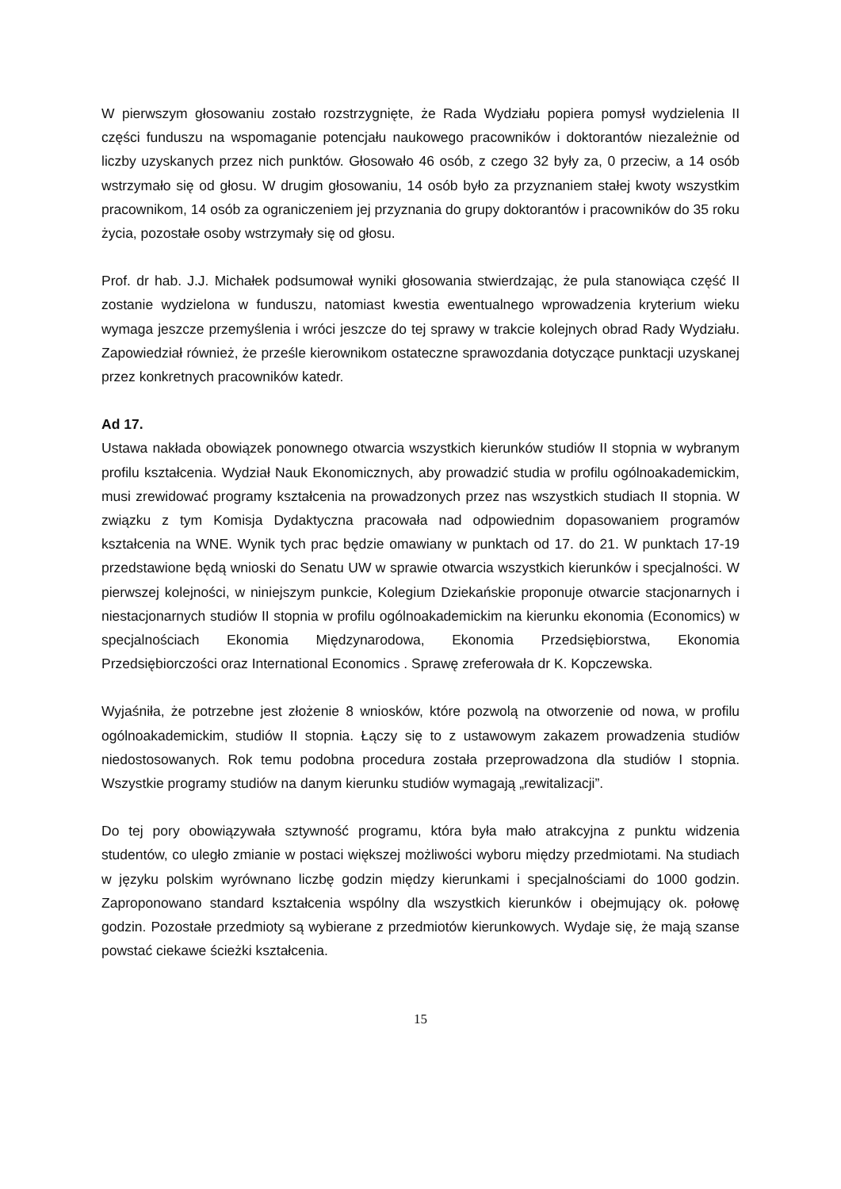W pierwszym głosowaniu zostało rozstrzygnięte, że Rada Wydziału popiera pomysł wydzielenia II części funduszu na wspomaganie potencjału naukowego pracowników i doktorantów niezależnie od liczby uzyskanych przez nich punktów. Głosowało 46 osób, z czego 32 były za, 0 przeciw, a 14 osób wstrzymało się od głosu. W drugim głosowaniu, 14 osób było za przyznaniem stałej kwoty wszystkim pracownikom, 14 osób za ograniczeniem jej przyznania do grupy doktorantów i pracowników do 35 roku życia, pozostałe osoby wstrzymały się od głosu.
Prof. dr hab. J.J. Michałek podsumował wyniki głosowania stwierdzając, że pula stanowiąca część II zostanie wydzielona w funduszu, natomiast kwestia ewentualnego wprowadzenia kryterium wieku wymaga jeszcze przemyślenia i wróci jeszcze do tej sprawy w trakcie kolejnych obrad Rady Wydziału. Zapowiedział również, że prześle kierownikom ostateczne sprawozdania dotyczące punktacji uzyskanej przez konkretnych pracowników katedr.
Ad 17.
Ustawa nakłada obowiązek ponownego otwarcia wszystkich kierunków studiów II stopnia w wybranym profilu kształcenia. Wydział Nauk Ekonomicznych, aby prowadzić studia w profilu ogólnoakademickim, musi zrewidować programy kształcenia na prowadzonych przez nas wszystkich studiach II stopnia. W związku z tym Komisja Dydaktyczna pracowała nad odpowiednim dopasowaniem programów kształcenia na WNE. Wynik tych prac będzie omawiany w punktach od 17. do 21. W punktach 17-19 przedstawione będą wnioski do Senatu UW w sprawie otwarcia wszystkich kierunków i specjalności. W pierwszej kolejności, w niniejszym punkcie, Kolegium Dziekańskie proponuje otwarcie stacjonarnych i niestacjonarnych studiów II stopnia w profilu ogólnoakademickim na kierunku ekonomia (Economics) w specjalnościach Ekonomia Międzynarodowa, Ekonomia Przedsiębiorstwa, Ekonomia Przedsiębiorczości oraz International Economics . Sprawę zreferowała dr K. Kopczewska.
Wyjaśniła, że potrzebne jest złożenie 8 wniosków, które pozwolą na otworzenie od nowa, w profilu ogólnoakademickim, studiów II stopnia. Łączy się to z ustawowym zakazem prowadzenia studiów niedostosowanych. Rok temu podobna procedura została przeprowadzona dla studiów I stopnia. Wszystkie programy studiów na danym kierunku studiów wymagają „rewitalizacji”.
Do tej pory obowiązywała sztywność programu, która była mało atrakcyjna z punktu widzenia studentów, co uległo zmianie w postaci większej możliwości wyboru między przedmiotami. Na studiach w języku polskim wyrównano liczbę godzin między kierunkami i specjalnościami do 1000 godzin. Zaproponowano standard kształcenia wspólny dla wszystkich kierunków i obejmujący ok. połowę godzin. Pozostałe przedmioty są wybierane z przedmiotów kierunkowych. Wydaje się, że mają szanse powstać ciekawe ścieżki kształcenia.
15